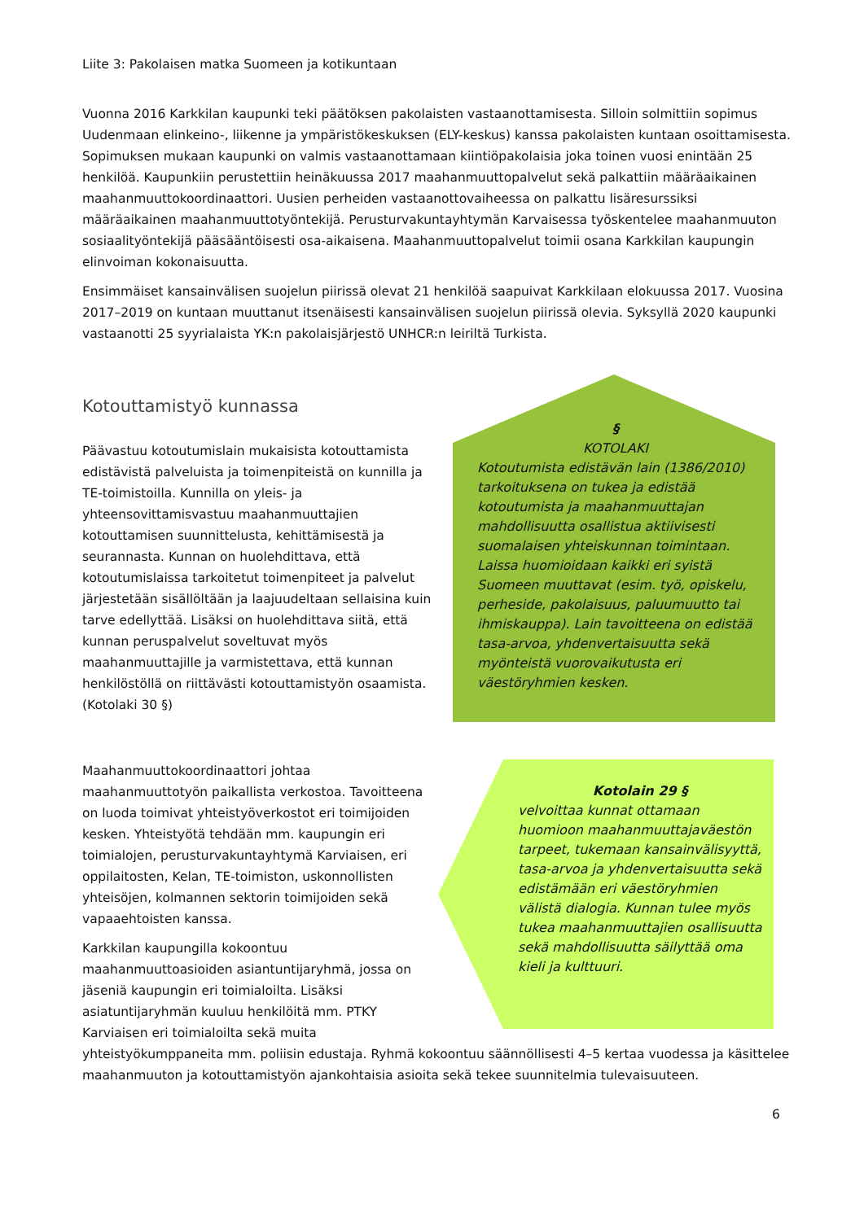Liite 3: Pakolaisen matka Suomeen ja kotikuntaan
Vuonna 2016 Karkkilan kaupunki teki päätöksen pakolaisten vastaanottamisesta. Silloin solmittiin sopimus Uudenmaan elinkeino-, liikenne ja ympäristökeskuksen (ELY-keskus) kanssa pakolaisten kuntaan osoittamisesta. Sopimuksen mukaan kaupunki on valmis vastaanottamaan kiintiöpakolaisia joka toinen vuosi enintään 25 henkilöä. Kaupunkiin perustettiin heinäkuussa 2017 maahanmuuttopalvelut sekä palkattiin määräaikainen maahanmuuttokoordinaattori. Uusien perheiden vastaanottovaiheessa on palkattu lisäresurssiksi määräaikainen maahanmuuttotyöntekijä. Perusturvakuntayhtymän Karvaisessa työskentelee maahanmuuton sosiaalityöntekijä pääsääntöisesti osa-aikaisena. Maahanmuuttopalvelut toimii osana Karkkilan kaupungin elinvoiman kokonaisuutta.
Ensimmäiset kansainvälisen suojelun piirissä olevat 21 henkilöä saapuivat Karkkilaan elokuussa 2017. Vuosina 2017–2019 on kuntaan muuttanut itsenäisesti kansainvälisen suojelun piirissä olevia. Syksyllä 2020 kaupunki vastaanotti 25 syyrialaista YK:n pakolaisjärjestö UNHCR:n leiriltä Turkista.
Kotouttamistyö kunnassa
Päävastuu kotoutumislain mukaisista kotouttamista edistävistä palveluista ja toimenpiteistä on kunnilla ja TE-toimistoilla. Kunnilla on yleis- ja yhteensovittamisvastuu maahanmuuttajien kotouttamisen suunnittelusta, kehittämisestä ja seurannasta. Kunnan on huolehdittava, että kotoutumislaissa tarkoitetut toimenpiteet ja palvelut järjestetään sisällöltään ja laajuudeltaan sellaisina kuin tarve edellyttää. Lisäksi on huolehdittava siitä, että kunnan peruspalvelut soveltuvat myös maahanmuuttajille ja varmistettava, että kunnan henkilöstöllä on riittävästi kotouttamistyön osaamista. (Kotolaki 30 §)
§
KOTOLAKI
Kotoutumista edistävän lain (1386/2010) tarkoituksena on tukea ja edistää kotoutumista ja maahanmuuttajan mahdollisuutta osallistua aktiivisesti suomalaisen yhteiskunnan toimintaan. Laissa huomioidaan kaikki eri syistä Suomeen muuttavat (esim. työ, opiskelu, perheside, pakolaisuus, paluumuutto tai ihmiskauppa). Lain tavoitteena on edistää tasa-arvoa, yhdenvertaisuutta sekä myönteistä vuorovaikutusta eri väestöryhmien kesken.
Maahanmuuttokoordinaattori johtaa maahanmuuttotyön paikallista verkostoa. Tavoitteena on luoda toimivat yhteistyöverkostot eri toimijoiden kesken. Yhteistyötä tehdään mm. kaupungin eri toimialojen, perusturvakuntayhtymä Karviaisen, eri oppilaitosten, Kelan, TE-toimiston, uskonnollisten yhteisöjen, kolmannen sektorin toimijoiden sekä vapaaehtoisten kanssa.
Karkkilan kaupungilla kokoontuu maahanmuuttoasioiden asiantuntijaryhmä, jossa on jäseniä kaupungin eri toimialoilta. Lisäksi asiatuntijaryhmän kuuluu henkilöitä mm. PTKY Karviaisen eri toimialoilta sekä muita
Kotolain 29 §
velvoittaa kunnat ottamaan huomioon maahanmuuttajaväestön tarpeet, tukemaan kansainvälisyyttä, tasa-arvoa ja yhdenvertaisuutta sekä edistämään eri väestöryhmien välistä dialogia. Kunnan tulee myös tukea maahanmuuttajien osallisuutta sekä mahdollisuutta säilyttää oma kieli ja kulttuuri.
yhteistyökumppaneita mm. poliisin edustaja. Ryhmä kokoontuu säännöllisesti 4–5 kertaa vuodessa ja käsittelee maahanmuuton ja kotouttamistyön ajankohtaisia asioita sekä tekee suunnitelmia tulevaisuuteen.
6